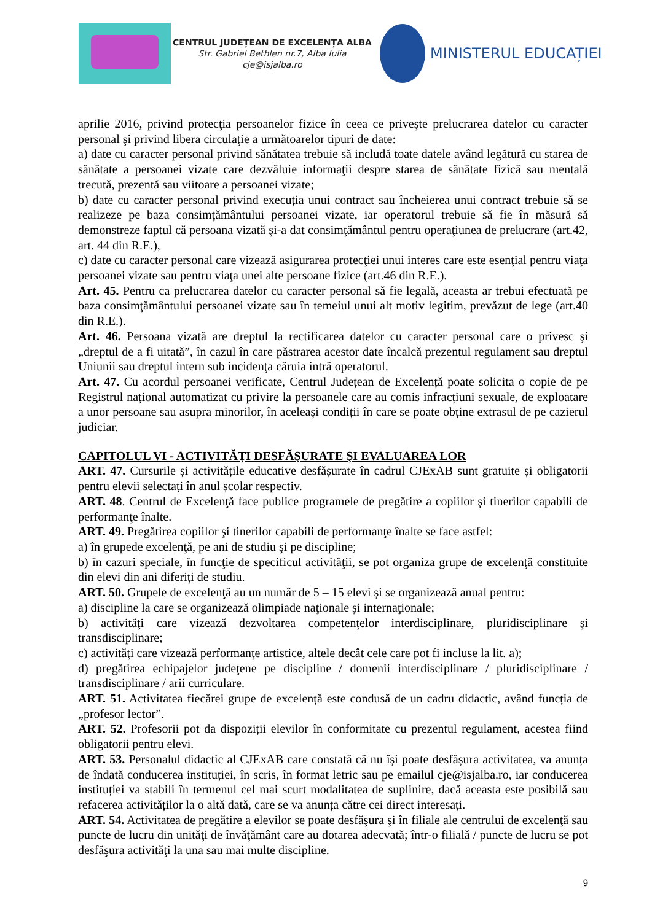CENTRUL JUDEȚEAN DE EXCELENȚA ALBA
Str. Gabriel Bethlen nr.7, Alba Iulia
cje@isjalba.ro
MINISTERUL EDUCAȚIEI
aprilie 2016, privind protecţia persoanelor fizice în ceea ce priveşte prelucrarea datelor cu caracter personal şi privind libera circulaţie a următoarelor tipuri de date:
a) date cu caracter personal privind sănătatea trebuie să includă toate datele având legătură cu starea de sănătate a persoanei vizate care dezvăluie informaţii despre starea de sănătate fizică sau mentală trecută, prezentă sau viitoare a persoanei vizate;
b) date cu caracter personal privind execuția unui contract sau încheierea unui contract trebuie să se realizeze pe baza consimţământului persoanei vizate, iar operatorul trebuie să fie în măsură să demonstreze faptul că persoana vizată şi-a dat consimţământul pentru operaţiunea de prelucrare (art.42, art. 44 din R.E.),
c) date cu caracter personal care vizează asigurarea protecţiei unui interes care este esenţial pentru viaţa persoanei vizate sau pentru viaţa unei alte persoane fizice (art.46 din R.E.).
Art. 45. Pentru ca prelucrarea datelor cu caracter personal să fie legală, aceasta ar trebui efectuată pe baza consimţământului persoanei vizate sau în temeiul unui alt motiv legitim, prevăzut de lege (art.40 din R.E.).
Art. 46. Persoana vizată are dreptul la rectificarea datelor cu caracter personal care o privesc şi „dreptul de a fi uitată”, în cazul în care păstrarea acestor date încalcă prezentul regulament sau dreptul Uniunii sau dreptul intern sub incidenţa căruia intră operatorul.
Art. 47. Cu acordul persoanei verificate, Centrul Județean de Excelență poate solicita o copie de pe Registrul național automatizat cu privire la persoanele care au comis infracțiuni sexuale, de exploatare a unor persoane sau asupra minorilor, în aceleași condiții în care se poate obține extrasul de pe cazierul judiciar.
CAPITOLUL VI - ACTIVITĂŢI DESFĂŞURATE ŞI EVALUAREA LOR
ART. 47. Cursurile și activitățile educative desfășurate în cadrul CJExAB sunt gratuite și obligatorii pentru elevii selectați în anul școlar respectiv.
ART. 48. Centrul de Excelenţă face publice programele de pregătire a copiilor şi tinerilor capabili de performanţe înalte.
ART. 49. Pregătirea copiilor şi tinerilor capabili de performanţe înalte se face astfel:
a) în grupede excelenţă, pe ani de studiu şi pe discipline;
b) în cazuri speciale, în funcţie de specificul activităţii, se pot organiza grupe de excelenţă constituite din elevi din ani diferiţi de studiu.
ART. 50. Grupele de excelenţă au un număr de 5 – 15 elevi și se organizează anual pentru:
a) discipline la care se organizează olimpiade naţionale şi internaţionale;
b) activităţi care vizează dezvoltarea competenţelor interdisciplinare, pluridisciplinare şi transdisciplinare;
c) activităţi care vizează performanţe artistice, altele decât cele care pot fi incluse la lit. a);
d) pregătirea echipajelor judeţene pe discipline / domenii interdisciplinare / pluridisciplinare / transdisciplinare / arii curriculare.
ART. 51. Activitatea fiecărei grupe de excelență este condusă de un cadru didactic, având funcția de „profesor lector”.
ART. 52. Profesorii pot da dispoziții elevilor în conformitate cu prezentul regulament, acestea fiind obligatorii pentru elevi.
ART. 53. Personalul didactic al CJExAB care constată că nu își poate desfășura activitatea, va anunța de îndată conducerea instituției, în scris, în format letric sau pe emailul cje@isjalba.ro, iar conducerea instituției va stabili în termenul cel mai scurt modalitatea de suplinire, dacă aceasta este posibilă sau refacerea activităților la o altă dată, care se va anunța către cei direct interesați.
ART. 54. Activitatea de pregătire a elevilor se poate desfăşura şi în filiale ale centrului de excelenţă sau puncte de lucru din unităţi de învăţământ care au dotarea adecvată; într-o filială / puncte de lucru se pot desfăşura activităţi la una sau mai multe discipline.
9